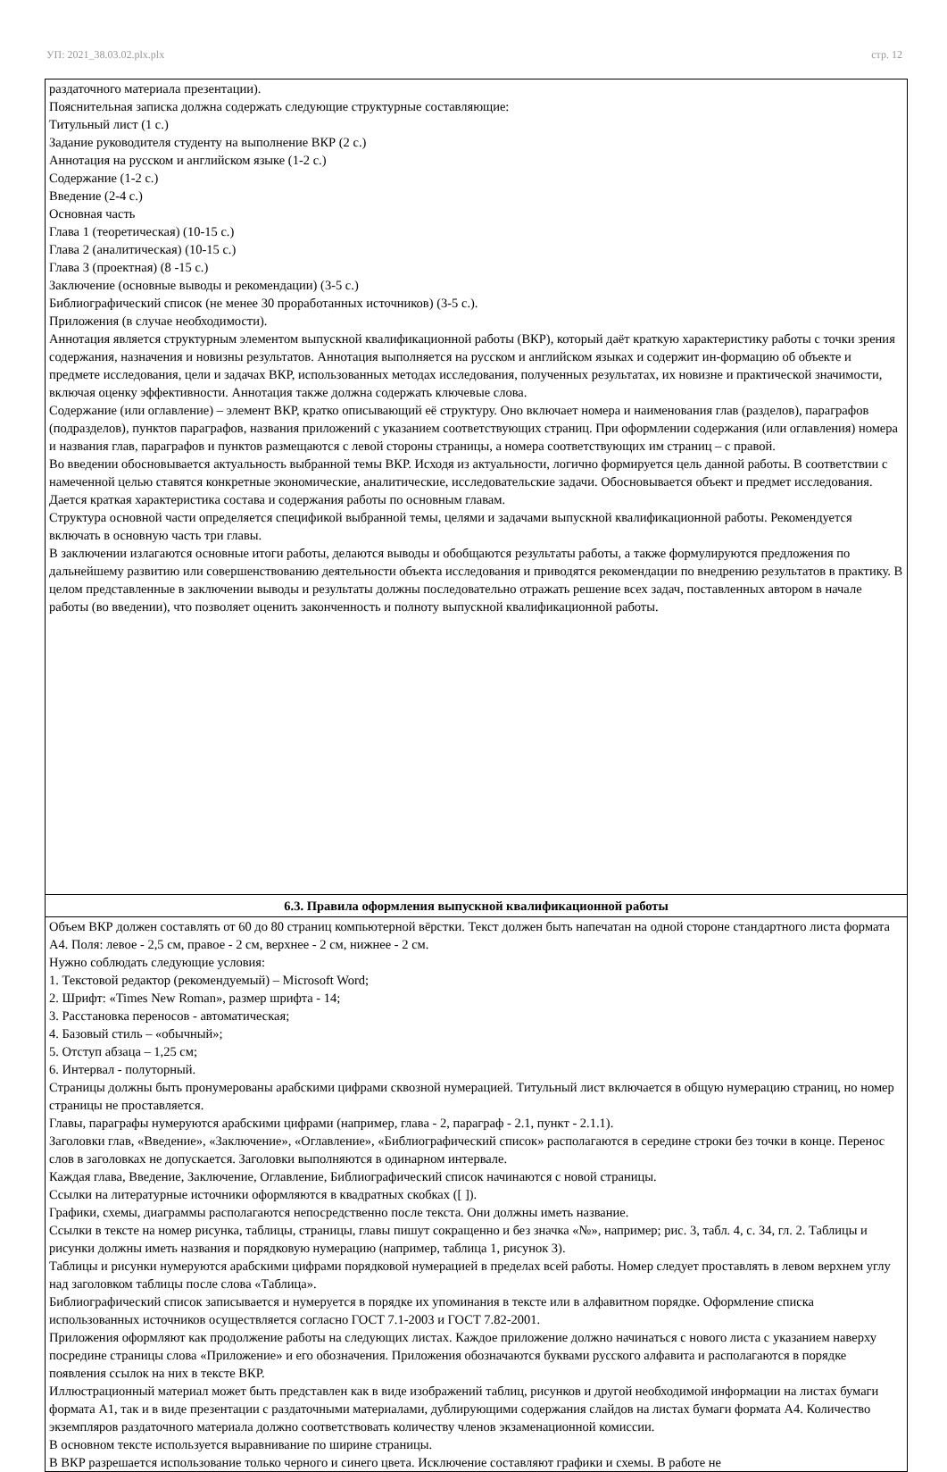УП: 2021_38.03.02.plx.plx стр. 12
| раздаточного материала презентации). Пояснительная записка должна содержать следующие структурные составляющие: Титульный лист (1 с.) Задание руководителя студенту на выполнение ВКР (2 с.) Аннотация на русском и английском языке (1-2 с.) Содержание (1-2 с.) Введение (2-4 с.) Основная часть Глава 1 (теоретическая) (10-15 с.) Глава 2 (аналитическая) (10-15 с.) Глава 3 (проектная) (8 -15 с.) Заключение (основные выводы и рекомендации) (3-5 с.) Библиографический список (не менее 30 проработанных источников) (3-5 с.). Приложения (в случае необходимости). Аннотация является структурным элементом выпускной квалификационной работы (ВКР), который даёт краткую характеристику работы с точки зрения содержания, назначения и новизны результатов. Аннотация выполняется на русском и английском языках и содержит ин-формацию об объекте и предмете исследования, цели и задачах ВКР, использованных методах исследования, полученных результатах, их новизне и практической значимости, включая оценку эффективности. Аннотация также должна содержать ключевые слова. Содержание (или оглавление) – элемент ВКР, кратко описывающий её структуру. Оно включает номера и наименования глав (разделов), параграфов (подразделов), пунктов параграфов, названия приложений с указанием соответствующих страниц. При оформлении содержания (или оглавления) номера и названия глав, параграфов и пунктов размещаются с левой стороны страницы, а номера соответствующих им страниц – с правой. Во введении обосновывается актуальность выбранной темы ВКР. Исходя из актуальности, логично формируется цель данной работы. В соответствии с намеченной целью ставятся конкретные экономические, аналитические, исследовательские задачи. Обосновывается объект и предмет исследования. Дается краткая характеристика состава и содержания работы по основным главам. Структура основной части определяется спецификой выбранной темы, целями и задачами выпускной квалификационной работы. Рекомендуется включать в основную часть три главы. В заключении излагаются основные итоги работы, делаются выводы и обобщаются результаты работы, а также формулируются предложения по дальнейшему развитию или совершенствованию деятельности объекта исследования и приводятся рекомендации по внедрению результатов в практику. В целом представленные в заключении выводы и результаты должны последовательно отражать решение всех задач, поставленных автором в начале работы (во введении), что позволяет оценить законченность и полноту выпускной квалификационной работы. |
| 6.3. Правила оформления выпускной квалификационной работы |
| Объем ВКР должен составлять от 60 до 80 страниц компьютерной вёрстки. Текст должен быть напечатан на одной стороне стандартного листа формата А4. Поля: левое - 2,5 см, правое - 2 см, верхнее - 2 см, нижнее - 2 см. Нужно соблюдать следующие условия: 1. Текстовой редактор (рекомендуемый) – Microsoft Word; 2. Шрифт: «Times New Roman», размер шрифта - 14; 3. Расстановка переносов - автоматическая; 4. Базовый стиль – «обычный»; 5. Отступ абзаца – 1,25 см; 6. Интервал - полуторный. Страницы должны быть пронумерованы арабскими цифрами сквозной нумерацией. Титульный лист включается в общую нумерацию страниц, но номер страницы не проставляется. Главы, параграфы нумеруются арабскими цифрами (например, глава - 2, параграф - 2.1, пункт - 2.1.1). Заголовки глав, «Введение», «Заключение», «Оглавление», «Библиографический список» располагаются в середине строки без точки в конце. Перенос слов в заголовках не допускается. Заголовки выполняются в одинарном интервале. Каждая глава, Введение, Заключение, Оглавление, Библиографический список начинаются с новой страницы. Ссылки на литературные источники оформляются в квадратных скобках ([ ]). Графики, схемы, диаграммы располагаются непосредственно после текста. Они должны иметь название. Ссылки в тексте на номер рисунка, таблицы, страницы, главы пишут сокращенно и без значка «№», например; рис. 3, табл. 4, с. 34, гл. 2. Таблицы и рисунки должны иметь названия и порядковую нумерацию (например, таблица 1, рисунок 3). Таблицы и рисунки нумеруются арабскими цифрами порядковой нумерацией в пределах всей работы. Номер следует проставлять в левом верхнем углу над заголовком таблицы после слова «Таблица». Библиографический список записывается и нумеруется в порядке их упоминания в тексте или в алфавитном порядке. Оформление списка использованных источников осуществляется согласно ГОСТ 7.1-2003 и ГОСТ 7.82-2001. Приложения оформляют как продолжение работы на следующих листах. Каждое приложение должно начинаться с нового листа с указанием наверху посредине страницы слова «Приложение» и его обозначения. Приложения обозначаются буквами русского алфавита и располагаются в порядке появления ссылок на них в тексте ВКР. Иллюстрационный материал может быть представлен как в виде изображений таблиц, рисунков и другой необходимой информации на листах бумаги формата А1, так и в виде презентации с раздаточными материалами, дублирующими содержания слайдов на листах бумаги формата А4. Количество экземпляров раздаточного материала должно соответствовать количеству членов экзаменационной комиссии. В основном тексте используется выравнивание по ширине страницы. В ВКР разрешается использование только черного и синего цвета. Исключение составляют графики и схемы. В работе не |